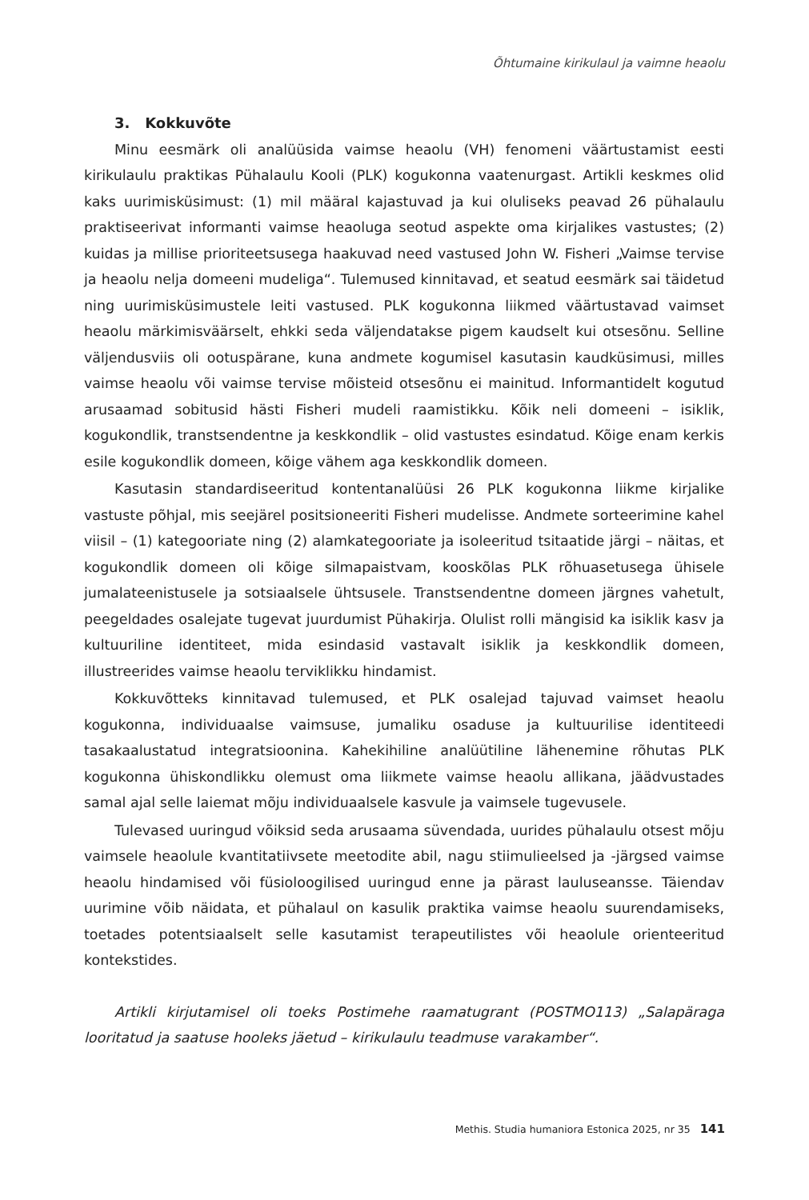Õhtumaine kirikulaul ja vaimne heaolu
3. Kokkuvõte
Minu eesmärk oli analüüsida vaimse heaolu (VH) fenomeni väärtustamist eesti kirikulaulu praktikas Pühalaulu Kooli (PLK) kogukonna vaatenurgast. Artikli keskmes olid kaks uurimisküsimust: (1) mil määral kajastuvad ja kui oluliseks peavad 26 pühalaulu praktiseerivat informanti vaimse heaoluga seotud aspekte oma kirjalikes vastustes; (2) kuidas ja millise prioriteetsusega haakuvad need vastused John W. Fisheri „Vaimse tervise ja heaolu nelja domeeni mudeliga“. Tulemused kinnitavad, et seatud eesmärk sai täidetud ning uurimisküsimustele leiti vastused. PLK kogukonna liikmed väärtustavad vaimset heaolu märkimisväärselt, ehkki seda väljendatakse pigem kaudselt kui otsesõnu. Selline väljendusviis oli ootuspärane, kuna andmete kogumisel kasutasin kaudküsimusi, milles vaimse heaolu või vaimse tervise mõisteid otsesõnu ei mainitud. Informantidelt kogutud arusaamad sobitusid hästi Fisheri mudeli raamistikku. Kõik neli domeeni – isiklik, kogukondlik, transtsendentne ja keskkondlik – olid vastustes esindatud. Kõige enam kerkis esile kogukondlik domeen, kõige vähem aga keskkondlik domeen.
Kasutasin standardiseeritud kontentanalüüsi 26 PLK kogukonna liikme kirjalike vastuste põhjal, mis seejärel positsioneeriti Fisheri mudelisse. Andmete sorteerimine kahel viisil – (1) kategooriate ning (2) alamkategooriate ja isoleeritud tsitaatide järgi – näitas, et kogukondlik domeen oli kõige silmapaistvam, kooskõlas PLK rõhuasetusega ühisele jumalateenistusele ja sotsiaalsele ühtsusele. Transtsendentne domeen järgnes vahetult, peegeldades osalejate tugevat juurdumist Pühakirja. Olulist rolli mängisid ka isiklik kasv ja kultuuriline identiteet, mida esindasid vastavalt isiklik ja keskkondlik domeen, illustreerides vaimse heaolu terviklikku hindamist.
Kokkuvõtteks kinnitavad tulemused, et PLK osalejad tajuvad vaimset heaolu kogukonna, individuaalse vaimsuse, jumaliku osaduse ja kultuurilise identiteedi tasakaalustatud integratsioonina. Kahekihiline analüütiline lähenemine rõhutas PLK kogukonna ühiskondlikku olemust oma liikmete vaimse heaolu allikana, jäädvustades samal ajal selle laiemat mõju individuaalsele kasvule ja vaimsele tugevusele.
Tulevased uuringud võiksid seda arusaama süvendada, uurides pühalaulu otsest mõju vaimsele heaolule kvantitatiivsete meetodite abil, nagu stiimulieelsed ja -järgsed vaimse heaolu hindamised või füsioloogilised uuringud enne ja pärast lauluseansse. Täiendav uurimine võib näidata, et pühalaul on kasulik praktika vaimse heaolu suurendamiseks, toetades potentsiaalselt selle kasutamist terapeutilistes või heaolule orienteeritud kontekstides.
Artikli kirjutamisel oli toeks Postimehe raamatugrant (POSTMO113) „Salapäraga looritatud ja saatuse hooleks jäetud – kirikulaulu teadmuse varakamber“.
Methis. Studia humaniora Estonica 2025, nr 35 141